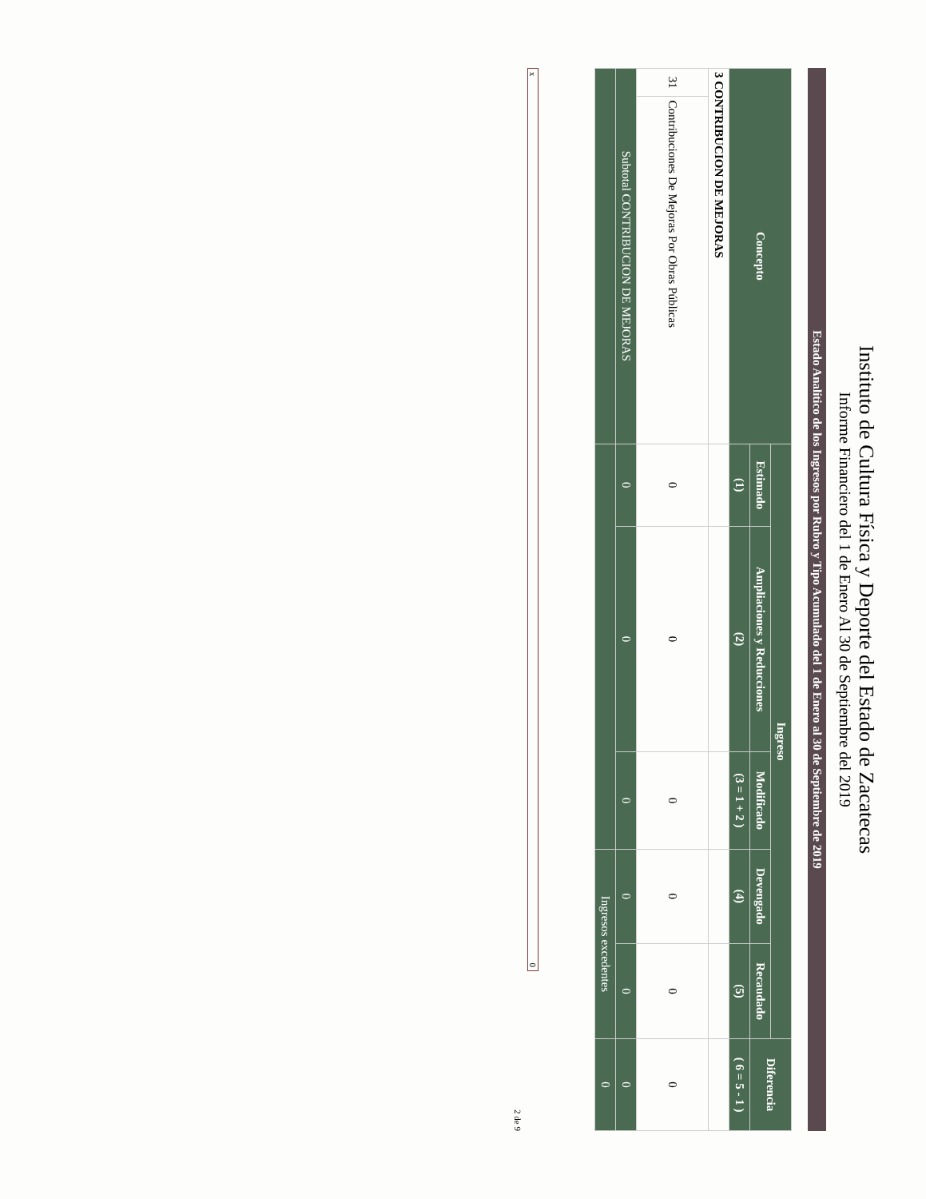Instituto de Cultura Física y Deporte del Estado de Zacatecas
Informe Financiero del 1 de Enero Al 30 de Septiembre del 2019
Estado Analítico de los Ingresos por Rubro y Tipo Acumulado del 1 de Enero al 30 de Septiembre de 2019
| Concepto | | Ingreso | | | | | Diferencia |
| --- | --- | --- | --- | --- | --- | --- | --- |
| | | Estimado | Ampliaciones y Reducciones | Modificado | Devengado | Recaudado | |
| | | (1) | (2) | (3 = 1 + 2 ) | (4) | (5) | ( 6 = 5 - 1 ) |
| 3 CONTRIBUCION DE MEJORAS | | | | | | | |
| 31 | Contribuciones De Mejoras Por Obras Públicas | 0 | 0 | 0 | 0 | 0 | 0 |
| Subtotal CONTRIBUCION DE MEJORAS | | 0 | 0 | 0 | 0 | 0 | 0 |
| | | | | | Ingresos excedentes | | 0 |
x 0
2 de 9